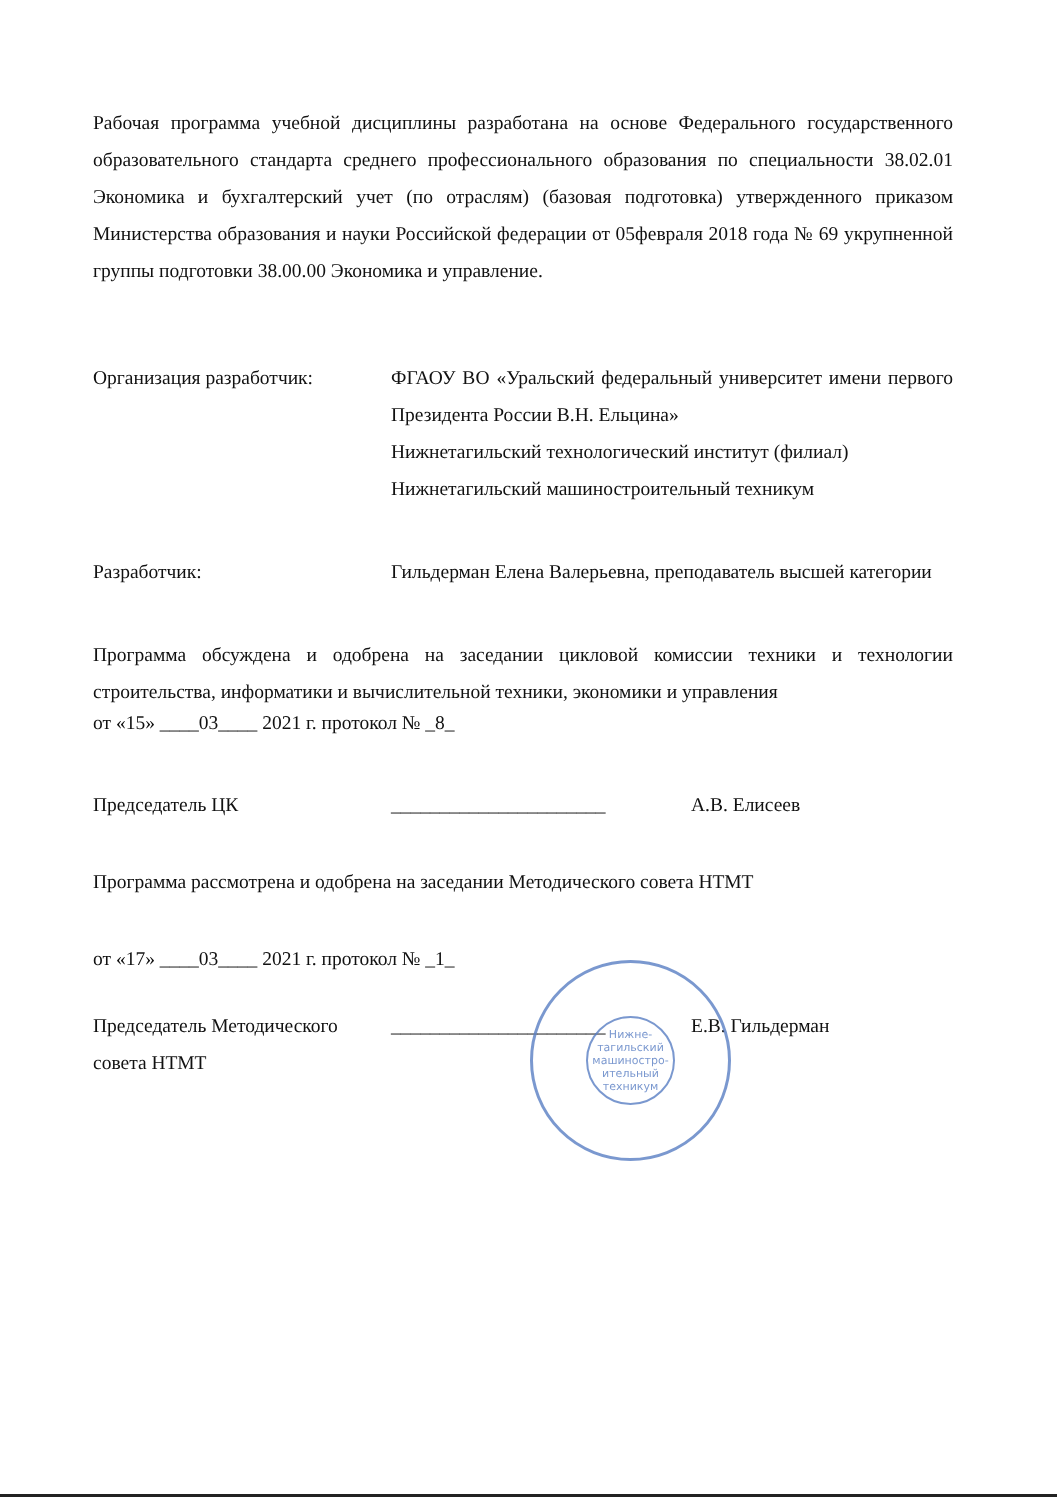Рабочая программа учебной дисциплины разработана на основе Федерального государственного образовательного стандарта среднего профессионального образования по специальности 38.02.01 Экономика и бухгалтерский учет (по отраслям) (базовая подготовка) утвержденного приказом Министерства образования и науки Российской федерации от 05февраля 2018 года № 69 укрупненной группы подготовки 38.00.00 Экономика и управление.
Организация разработчик: ФГАОУ ВО «Уральский федеральный университет имени первого Президента России В.Н. Ельцина»
Нижнетагильский технологический институт (филиал)
Нижнетагильский машиностроительный техникум
Разработчик: Гильдерман Елена Валерьевна, преподаватель высшей категории
Программа обсуждена и одобрена на заседании цикловой комиссии техники и технологии строительства, информатики и вычислительной техники, экономики и управления
от «15» ____03____ 2021 г. протокол № _8_
Председатель ЦК ______________________ А.В. Елисеев
Программа рассмотрена и одобрена на заседании Методического совета НТМТ
от «17» ____03____ 2021 г. протокол № _1_
Председатель Методического
совета НТМТ
______________________ Е.В. Гильдерман
Нижне-
тагильский
машиностро-
ительный
техникум